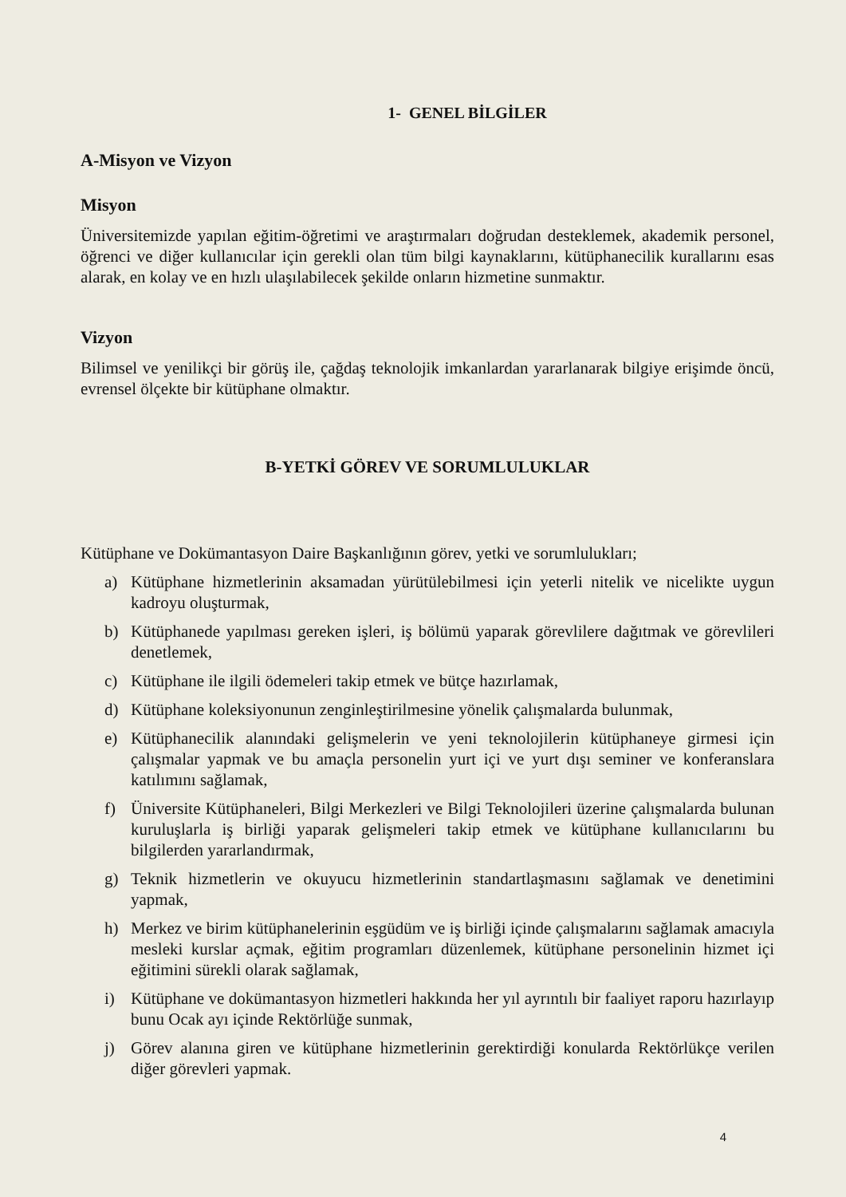1- GENEL BİLGİLER
A-Misyon ve Vizyon
Misyon
Üniversitemizde yapılan eğitim-öğretimi ve araştırmaları doğrudan desteklemek, akademik personel, öğrenci ve diğer kullanıcılar için gerekli olan tüm bilgi kaynaklarını, kütüphanecilik kurallarını esas alarak, en kolay ve en hızlı ulaşılabilecek şekilde onların hizmetine sunmaktır.
Vizyon
Bilimsel ve yenilikçi bir görüş ile, çağdaş teknolojik imkanlardan yararlanarak bilgiye erişimde öncü, evrensel ölçekte bir kütüphane olmaktır.
B-YETKİ GÖREV VE SORUMLULUKLAR
Kütüphane ve Dokümantasyon Daire Başkanlığının görev, yetki ve sorumlulukları;
a) Kütüphane hizmetlerinin aksamadan yürütülebilmesi için yeterli nitelik ve nicelikte uygun kadroyu oluşturmak,
b) Kütüphanede yapılması gereken işleri, iş bölümü yaparak görevlilere dağıtmak ve görevlileri denetlemek,
c) Kütüphane ile ilgili ödemeleri takip etmek ve bütçe hazırlamak,
d) Kütüphane koleksiyonunun zenginleştirilmesine yönelik çalışmalarda bulunmak,
e) Kütüphanecilik alanındaki gelişmelerin ve yeni teknolojilerin kütüphaneye girmesi için çalışmalar yapmak ve bu amaçla personelin yurt içi ve yurt dışı seminer ve konferanslara katılımını sağlamak,
f) Üniversite Kütüphaneleri, Bilgi Merkezleri ve Bilgi Teknolojileri üzerine çalışmalarda bulunan kuruluşlarla iş birliği yaparak gelişmeleri takip etmek ve kütüphane kullanıcılarını bu bilgilerden yararlandırmak,
g) Teknik hizmetlerin ve okuyucu hizmetlerinin standartlaşmasını sağlamak ve denetimini yapmak,
h) Merkez ve birim kütüphanelerinin eşgüdüm ve iş birliği içinde çalışmalarını sağlamak amacıyla mesleki kurslar açmak, eğitim programları düzenlemek, kütüphane personelinin hizmet içi eğitimini sürekli olarak sağlamak,
i) Kütüphane ve dokümantasyon hizmetleri hakkında her yıl ayrıntılı bir faaliyet raporu hazırlayıp bunu Ocak ayı içinde Rektörlüğe sunmak,
j) Görev alanına giren ve kütüphane hizmetlerinin gerektirdiği konularda Rektörlükçe verilen diğer görevleri yapmak.
4